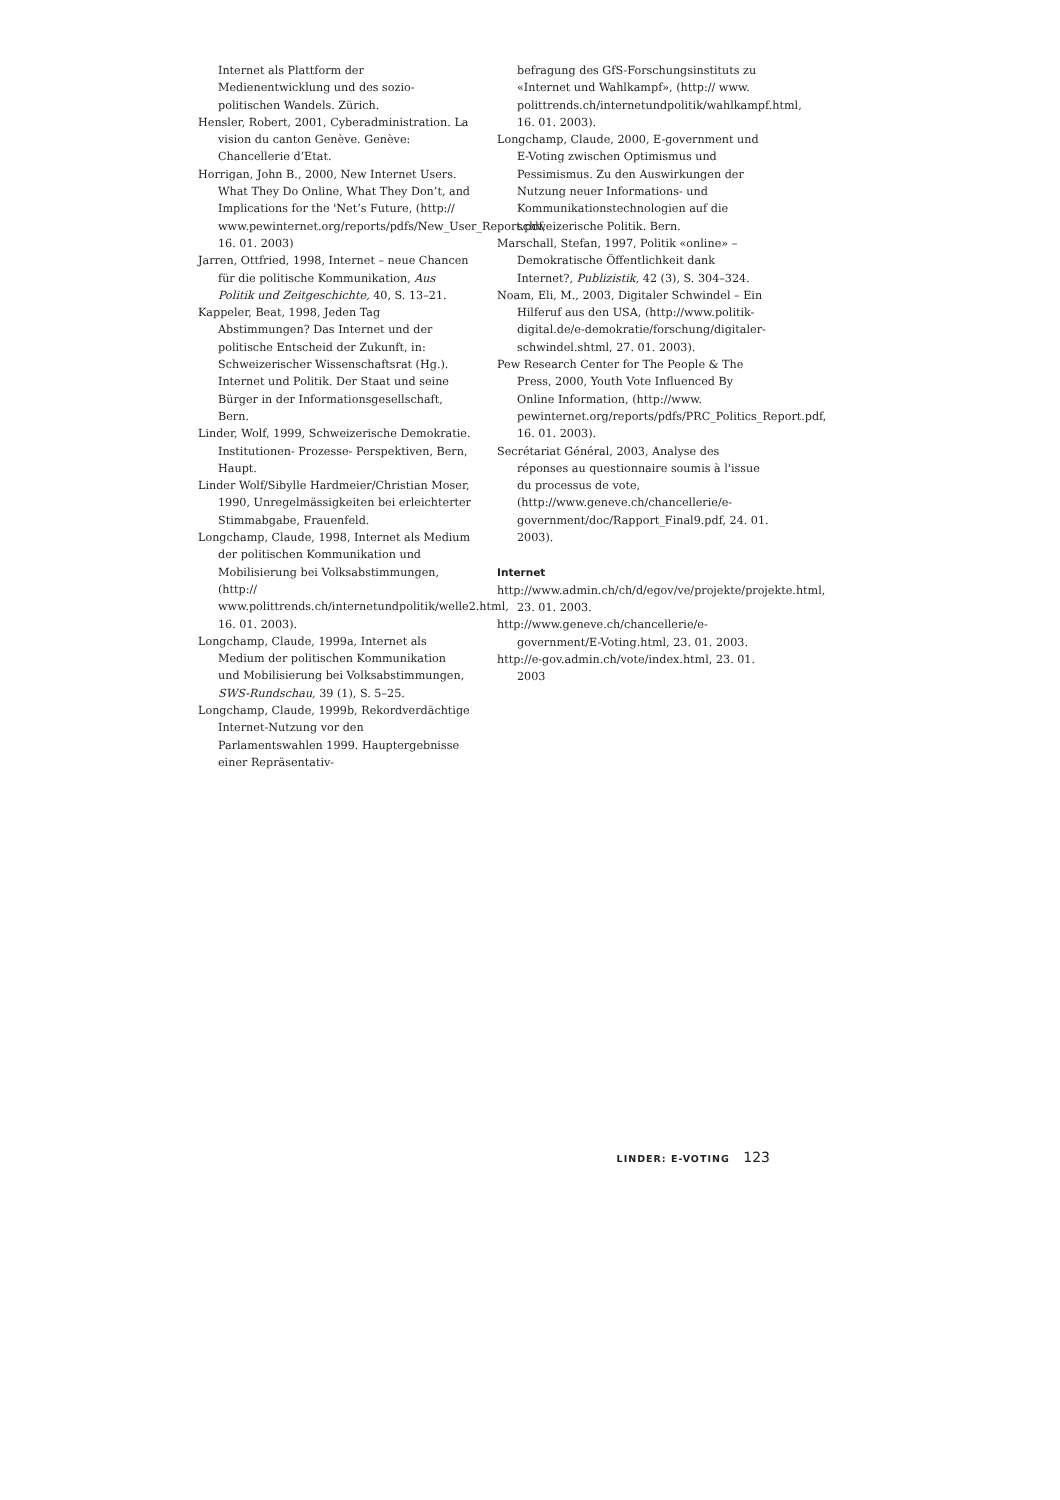Internet als Plattform der Medienentwicklung und des sozio-politischen Wandels. Zürich.
Hensler, Robert, 2001, Cyberadministration. La vision du canton Genève. Genève: Chancellerie d’Etat.
Horrigan, John B., 2000, New Internet Users. What They Do Online, What They Don’t, and Implications for the 'Net’s Future, (http:// www.pewinternet.org/reports/pdfs/New_User_Report.pdf, 16. 01. 2003)
Jarren, Ottfried, 1998, Internet – neue Chancen für die politische Kommunikation, Aus Politik und Zeitgeschichte, 40, S. 13–21.
Kappeler, Beat, 1998, Jeden Tag Abstimmungen? Das Internet und der politische Entscheid der Zukunft, in: Schweizerischer Wissenschaftsrat (Hg.). Internet und Politik. Der Staat und seine Bürger in der Informationsgesellschaft, Bern.
Linder, Wolf, 1999, Schweizerische Demokratie. Institutionen- Prozesse- Perspektiven, Bern, Haupt.
Linder Wolf/Sibylle Hardmeier/Christian Moser, 1990, Unregelmässigkeiten bei erleichterter Stimmabgabe, Frauenfeld.
Longchamp, Claude, 1998, Internet als Medium der politischen Kommunikation und Mobilisierung bei Volksabstimmungen, (http:// www.polittrends.ch/internetundpolitik/welle2.html, 16. 01. 2003).
Longchamp, Claude, 1999a, Internet als Medium der politischen Kommunikation und Mobilisierung bei Volksabstimmungen, SWS-Rundschau, 39 (1), S. 5–25.
Longchamp, Claude, 1999b, Rekordverdächtige Internet-Nutzung vor den Parlamentswahlen 1999. Hauptergebnisse einer Repräsentativ-
befragung des GfS-Forschungsinstituts zu «Internet und Wahlkampf», (http:// www. polittrends.ch/internetundpolitik/wahlkampf.html, 16. 01. 2003).
Longchamp, Claude, 2000, E-government und E-Voting zwischen Optimismus und Pessimismus. Zu den Auswirkungen der Nutzung neuer Informations- und Kommunikationstechnologien auf die schweizerische Politik. Bern.
Marschall, Stefan, 1997, Politik «online» – Demokratische Öffentlichkeit dank Internet?, Publizistik, 42 (3), S. 304–324.
Noam, Eli, M., 2003, Digitaler Schwindel – Ein Hilferuf aus den USA, (http://www.politik-digital.de/e-demokratie/forschung/digitaler-schwindel.shtml, 27. 01. 2003).
Pew Research Center for The People & The Press, 2000, Youth Vote Influenced By Online Information, (http://www. pewinternet.org/reports/pdfs/PRC_Politics_Report.pdf, 16. 01. 2003).
Secrétariat Général, 2003, Analyse des réponses au questionnaire soumis à l'issue du processus de vote, (http://www.geneve.ch/chancellerie/e-government/doc/Rapport_Final9.pdf, 24. 01. 2003).
Internet
http://www.admin.ch/ch/d/egov/ve/projekte/projekte.html, 23. 01. 2003.
http://www.geneve.ch/chancellerie/e-government/E-Voting.html, 23. 01. 2003.
http://e-gov.admin.ch/vote/index.html, 23. 01. 2003
LINDER: E-VOTING 123